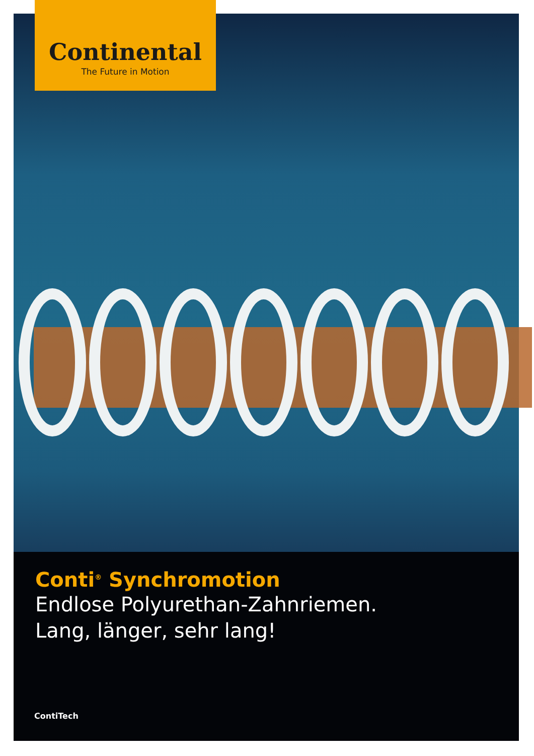Continental
The Future in Motion
Conti<sup>®</sup> Synchromotion
Endlose Polyurethan-Zahnriemen.
Lang, länger, sehr lang!
ContiTech